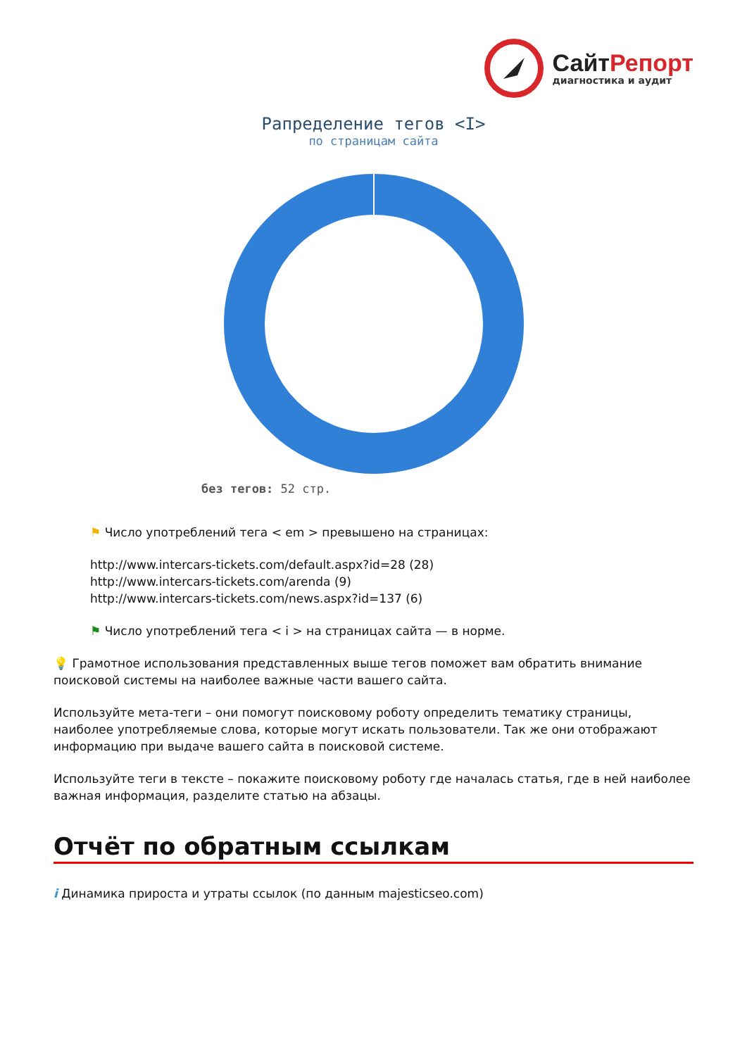Сайт Репорт
диагностика и аудит
Рапределение тегов <I>
по страницам сайта
без тегов: 52 стр.
⚑ Число употреблений тега < em > превышено на страницах:
http://www.intercars-tickets.com/default.aspx?id=28 (28)
http://www.intercars-tickets.com/arenda (9)
http://www.intercars-tickets.com/news.aspx?id=137 (6)
⚑ Число употреблений тега < i > на страницах сайта — в норме.
💡 Грамотное использования представленных выше тегов поможет вам обратить внимание поисковой системы на наиболее важные части вашего сайта.
Используйте мета-теги – они помогут поисковому роботу определить тематику страницы, наиболее употребляемые слова, которые могут искать пользователи. Так же они отображают информацию при выдаче вашего сайта в поисковой системе.
Используйте теги в тексте – покажите поисковому роботу где началась статья, где в ней наиболее важная информация, разделите статью на абзацы.
Отчёт по обратным ссылкам
i Динамика прироста и утраты ссылок (по данным majesticseo.com)